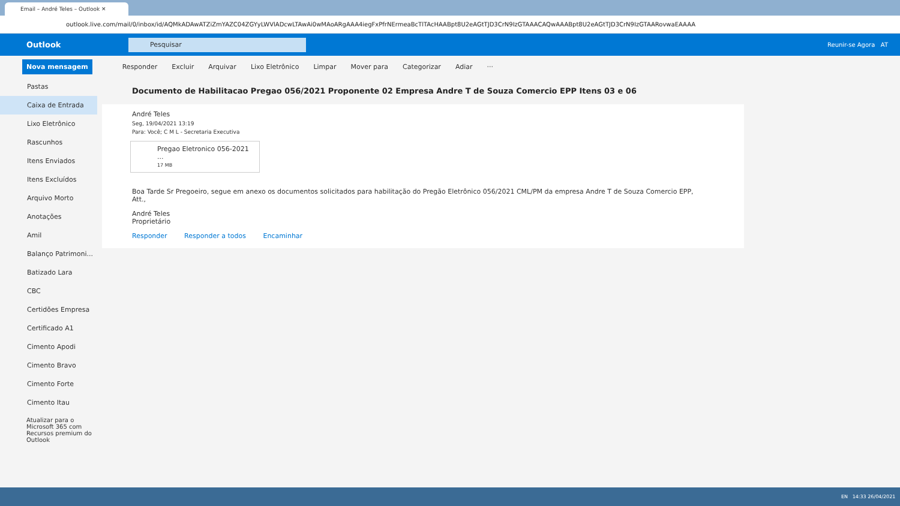Email – André Teles – Outlook ✕
outlook.live.com/mail/0/inbox/id/AQMkADAwATZiZmYAZC04ZGYyLWVlADcwLTAwAi0wMAoARgAAA4iegFxPfrNErmeaBcTlTAcHAABpt8U2eAGtTJD3CrN9IzGTAAACAQwAAABpt8U2eAGtTJD3CrN9IzGTAARovwaEAAAA
Outlook
Pesquisar
Reunir-se Agora AT
Nova mensagem Responder Excluir Arquivar Lixo Eletrônico Limpar Mover para Categorizar Adiar ···
Pastas
Caixa de Entrada
Lixo Eletrônico
Rascunhos
Itens Enviados
Itens Excluídos
Arquivo Morto
Anotações
Amil
Balanço Patrimoni...
Batizado Lara
CBC
Certidões Empresa
Certificado A1
Cimento Apodi
Cimento Bravo
Cimento Forte
Cimento Itau
Atualizar para o Microsoft 365 com Recursos premium do Outlook
Documento de Habilitacao Pregao 056/2021 Proponente 02 Empresa Andre T de Souza Comercio EPP Itens 03 e 06
André Teles
Seg, 19/04/2021 13:19
Para: Você; C M L - Secretaria Executiva
Pregao Eletronico 056-2021 ...
17 MB
Boa Tarde Sr Pregoeiro, segue em anexo os documentos solicitados para habilitação do Pregão Eletrônico 056/2021 CML/PM da empresa Andre T de Souza Comercio EPP,
Att.,
André Teles
Proprietário
Responder Responder a todos Encaminhar
EN 14:33 26/04/2021